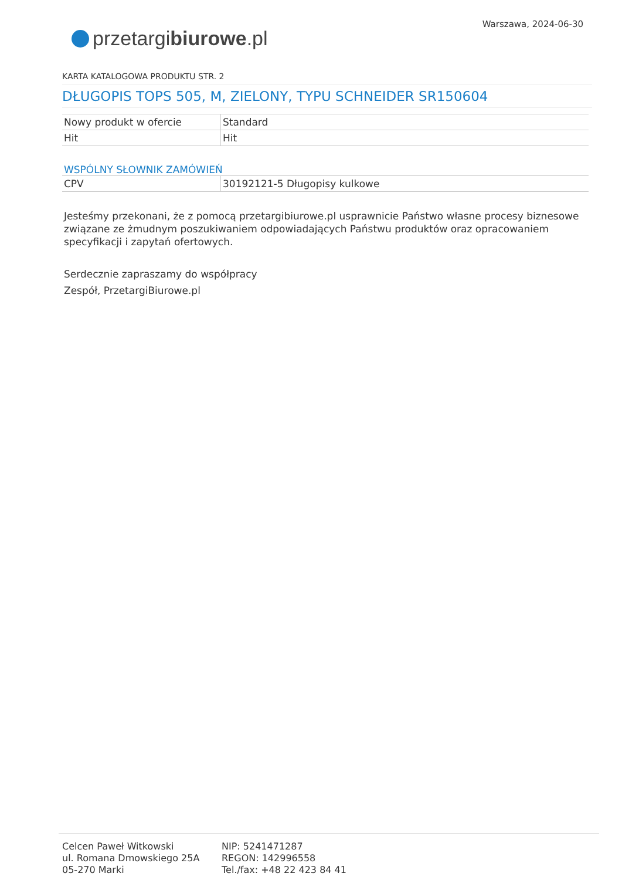Warszawa, 2024-06-30
przetargi biurowe.pl
KARTA KATALOGOWA PRODUKTU STR. 2
DŁUGOPIS TOPS 505, M, ZIELONY, TYPU SCHNEIDER SR150604
| Nowy produkt w ofercie | Standard |
| Hit | Hit |
WSPÓLNY SŁOWNIK ZAMÓWIEŃ
| CPV | 30192121-5 Długopisy kulkowe |
Jesteśmy przekonani, że z pomocą przetargibiurowe.pl usprawnicie Państwo własne procesy biznesowe związane ze żmudnym poszukiwaniem odpowiadających Państwu produktów oraz opracowaniem specyfikacji i zapytań ofertowych.
Serdecznie zapraszamy do współpracy
Zespół, PrzetargiBiurowe.pl
Celcen Paweł Witkowski
ul. Romana Dmowskiego 25A
05-270 Marki
NIP: 5241471287
REGON: 142996558
Tel./fax: +48 22 423 84 41